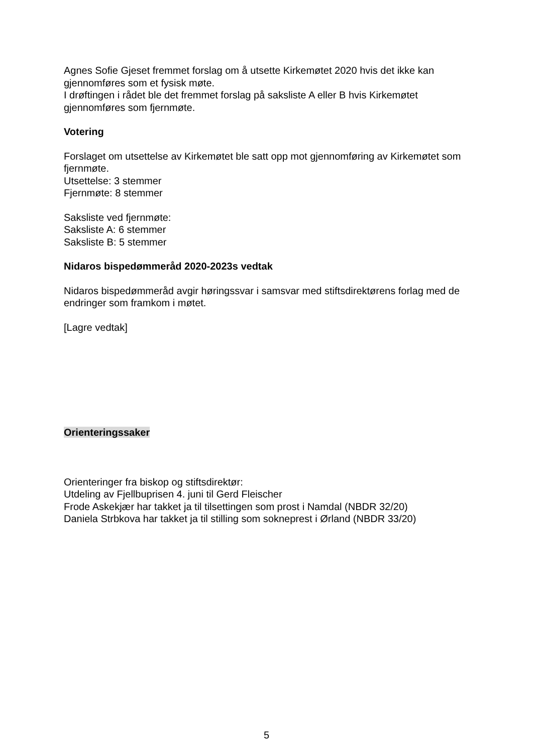Agnes Sofie Gjeset fremmet forslag om å utsette Kirkemøtet 2020 hvis det ikke kan gjennomføres som et fysisk møte.
I drøftingen i rådet ble det fremmet forslag på saksliste A eller B hvis Kirkemøtet gjennomføres som fjernmøte.
Votering
Forslaget om utsettelse av Kirkemøtet ble satt opp mot gjennomføring av Kirkemøtet som fjernmøte.
Utsettelse: 3 stemmer
Fjernmøte: 8 stemmer
Saksliste ved fjernmøte:
Saksliste A: 6 stemmer
Saksliste B: 5 stemmer
Nidaros bispedømmeråd 2020-2023s vedtak
Nidaros bispedømmeråd avgir høringssvar i samsvar med stiftsdirektørens forlag med de endringer som framkom i møtet.
[Lagre vedtak]
Orienteringssaker
Orienteringer fra biskop og stiftsdirektør:
Utdeling av Fjellbuprisen 4. juni til Gerd Fleischer
Frode Askekjær har takket ja til tilsettingen som prost i Namdal (NBDR 32/20)
Daniela Strbkova har takket ja til stilling som sokneprest i Ørland (NBDR 33/20)
5